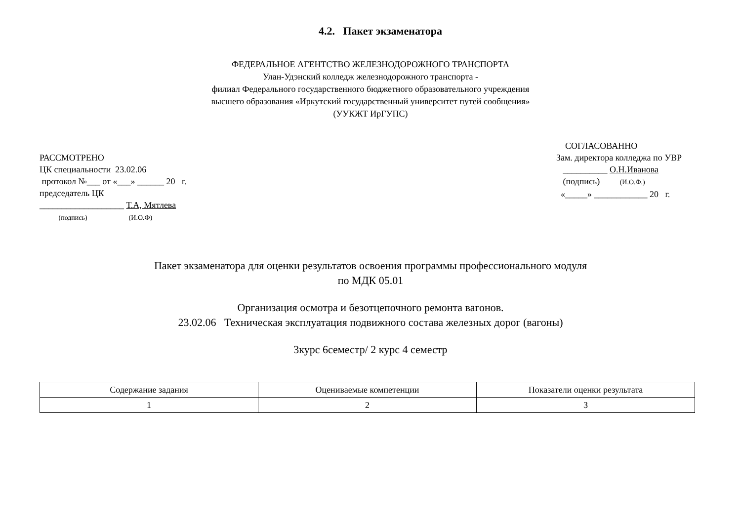4.2. Пакет экзаменатора
ФЕДЕРАЛЬНОЕ АГЕНТСТВО ЖЕЛЕЗНОДОРОЖНОГО ТРАНСПОРТА
Улан-Удэнский колледж железнодорожного транспорта -
филиал Федерального государственного бюджетного образовательного учреждения
высшего образования «Иркутский государственный университет путей сообщения»
(УУКЖТ ИрГУПС)
РАССМОТРЕНО
ЦК специальности 23.02.06
протокол №___ от «___» ______ 20 г.
председатель ЦК
___________________ Т.А, Мятлева
(подпись) (И.О.Ф)
СОГЛАСОВАННО
Зам. директора колледжа по УВР
__________ О.Н.Иванова
(подпись) (И.О.Ф.)
«_____» ____________ 20 г.
Пакет экзаменатора для оценки результатов освоения программы профессионального модуля
по МДК 05.01
Организация осмотра и безотцепочного ремонта вагонов.
23.02.06 Техническая эксплуатация подвижного состава железных дорог (вагоны)
3курс 6семестр/ 2 курс 4 семестр
| Содержание задания | Оцениваемые компетенции | Показатели оценки результата |
| --- | --- | --- |
| 1 | 2 | 3 |